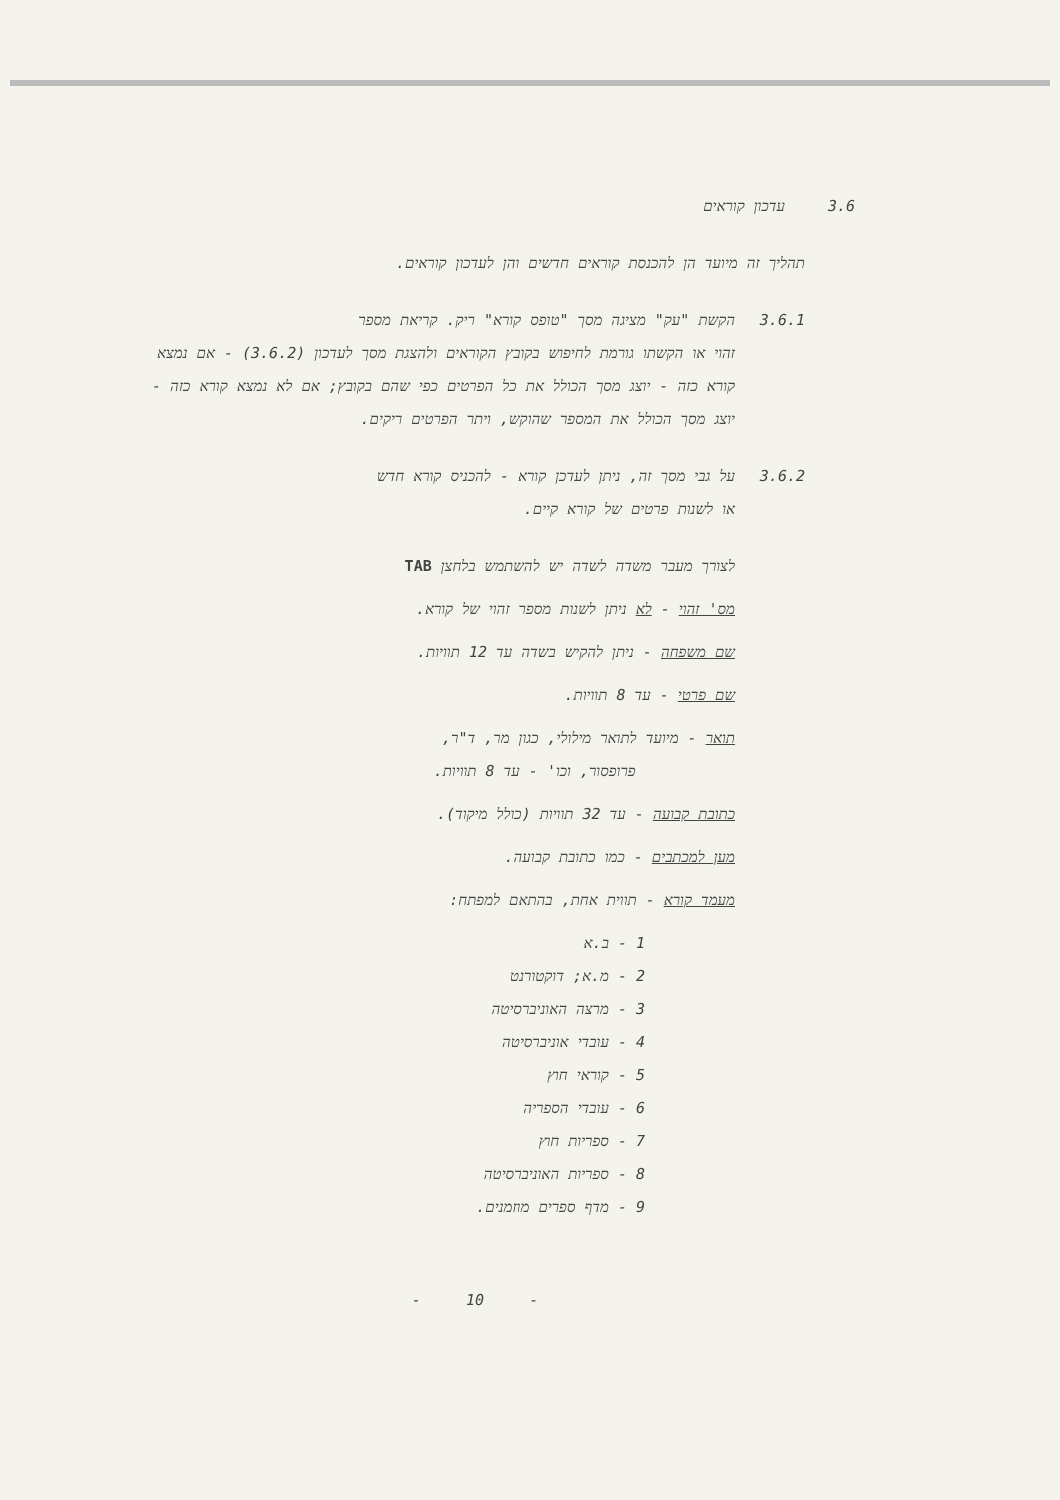3.6 עדכון קוראים
תהליך זה מיועד הן להכנסת קוראים חדשים והן לעדכון קוראים.
3.6.1 הקשת "עק" מציגה מסך "טופס קורא" ריק. קריאת מספר
זהוי או הקשתו גורמת לחיפוש בקובץ הקוראים ולהצגת מסך לעדכון (3.6.2) - אם נמצא קורא כזה - יוצג מסך הכולל את כל הפרטים כפי שהם בקובץ; אם לא נמצא קורא כזה - יוצג מסך הכולל את המספר שהוקש, ויתר הפרטים ריקים.
3.6.2 על גבי מסך זה, ניתן לעדכן קורא - להכניס קורא חדש
או לשנות פרטים של קורא קיים.
לצורך מעבר משדה לשדה יש להשתמש בלחצן TAB
מס' זהוי - לא ניתן לשנות מספר זהוי של קורא.
שם משפחה - ניתן להקיש בשדה עד 12 תוויות.
שם פרטי - עד 8 תוויות.
תואר - מיועד לתואר מילולי, כגון מר, ד"ר,
פרופסור, וכו' - עד 8 תוויות.
כתובת קבועה - עד 32 תוויות (כולל מיקוד).
מען למכתבים - כמו כתובת קבועה.
מעמד קורא - תווית אחת, בהתאם למפתח:
1 - ב.א
2 - מ.א; דוקטורנט
3 - מרצה האוניברסיטה
4 - עובדי אוניברסיטה
5 - קוראי חוץ
6 - עובדי הספריה
7 - ספריות חוץ
8 - ספריות האוניברסיטה
9 - מדף ספרים מוזמנים.
- 10 -